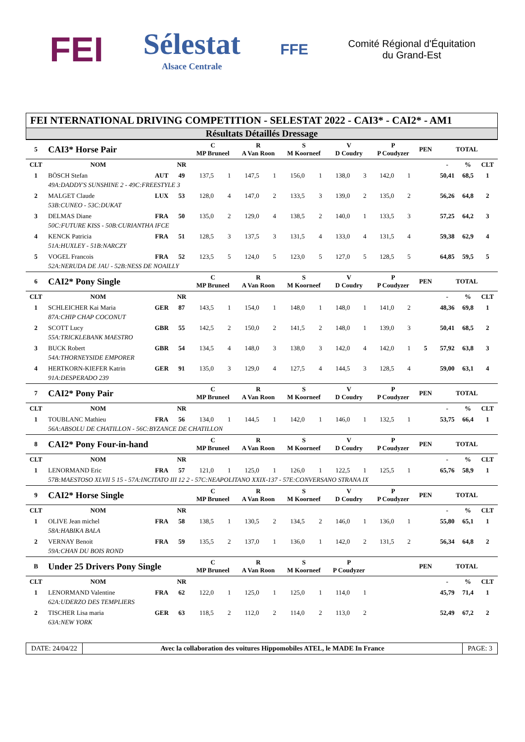FEI
Sélestat
Alsace Centrale
FFE
Comité Régional d'Équitation
du Grand-Est
FEI NTERNATIONAL DRIVING COMPETITION - SELESTAT 2022 - CAI3* - CAI2* - AM1
Résultats Détaillés Dressage
| 5 | CAI3* Horse Pair | | | C MP Bruneel | | R A Van Roon | | S M Koorneef | | V D Coudry | | P P Coudyzer | | PEN | TOTAL | | |
| CLT | NOM | | NR | | | | | | | | | | | | - | % | CLT |
| 1 | BÖSCH Stefan | AUT | 49 | 137,5 | 1 | 147,5 | 1 | 156,0 | 1 | 138,0 | 3 | 142,0 | 1 | | 50,41 | 68,5 | 1 |
| | 49A:DADDY'S SUNSHINE 2 - 49C:FREESTYLE 3 | | | | | | | | | | | | | | | | |
| 2 | MALGET Claude | LUX | 53 | 128,0 | 4 | 147,0 | 2 | 133,5 | 3 | 139,0 | 2 | 135,0 | 2 | | 56,26 | 64,8 | 2 |
| | 53B:CUNEO - 53C:DUKAT | | | | | | | | | | | | | | | | |
| 3 | DELMAS Diane | FRA | 50 | 135,0 | 2 | 129,0 | 4 | 138,5 | 2 | 140,0 | 1 | 133,5 | 3 | | 57,25 | 64,2 | 3 |
| | 50C:FUTURE KISS - 50B:CURIANTHA IFCE | | | | | | | | | | | | | | | | |
| 4 | KENCK Patricia | FRA | 51 | 128,5 | 3 | 137,5 | 3 | 131,5 | 4 | 133,0 | 4 | 131,5 | 4 | | 59,38 | 62,9 | 4 |
| | 51A:HUXLEY - 51B:NARCZY | | | | | | | | | | | | | | | | |
| 5 | VOGEL Francois | FRA | 52 | 123,5 | 5 | 124,0 | 5 | 123,0 | 5 | 127,0 | 5 | 128,5 | 5 | | 64,85 | 59,5 | 5 |
| | 52A:NERUDA DE JAU - 52B:NESS DE NOAILLY | | | | | | | | | | | | | | | | |
| 6 | CAI2* Pony Single | | | C MP Bruneel | | R A Van Roon | | S M Koorneef | | V D Coudry | | P P Coudyzer | | PEN | TOTAL | | |
| CLT | NOM | | NR | | | | | | | | | | | | - | % | CLT |
| 1 | SCHLEICHER Kai Maria | GER | 87 | 143,5 | 1 | 154,0 | 1 | 148,0 | 1 | 148,0 | 1 | 141,0 | 2 | | 48,36 | 69,8 | 1 |
| | 87A:CHIP CHAP COCONUT | | | | | | | | | | | | | | | | |
| 2 | SCOTT Lucy | GBR | 55 | 142,5 | 2 | 150,0 | 2 | 141,5 | 2 | 148,0 | 1 | 139,0 | 3 | | 50,41 | 68,5 | 2 |
| | 55A:TRICKLEBANK MAESTRO | | | | | | | | | | | | | | | | |
| 3 | BUCK Robert | GBR | 54 | 134,5 | 4 | 148,0 | 3 | 138,0 | 3 | 142,0 | 4 | 142,0 | 1 | 5 | 57,92 | 63,8 | 3 |
| | 54A:THORNEYSIDE EMPORER | | | | | | | | | | | | | | | | |
| 4 | HERTKORN-KIEFER Katrin | GER | 91 | 135,0 | 3 | 129,0 | 4 | 127,5 | 4 | 144,5 | 3 | 128,5 | 4 | | 59,00 | 63,1 | 4 |
| | 91A:DESPERADO 239 | | | | | | | | | | | | | | | | |
| 7 | CAI2* Pony Pair | | | C MP Bruneel | | R A Van Roon | | S M Koorneef | | V D Coudry | | P P Coudyzer | | PEN | TOTAL | | |
| CLT | NOM | | NR | | | | | | | | | | | | - | % | CLT |
| 1 | TOUBLANC Mathieu | FRA | 56 | 134,0 | 1 | 144,5 | 1 | 142,0 | 1 | 146,0 | 1 | 132,5 | 1 | | 53,75 | 66,4 | 1 |
| | 56A:ABSOLU DE CHATILLON - 56C:BYZANCE DE CHATILLON | | | | | | | | | | | | | | | | |
| 8 | CAI2* Pony Four-in-hand | | | C MP Bruneel | | R A Van Roon | | S M Koorneef | | V D Coudry | | P P Coudyzer | | PEN | TOTAL | | |
| CLT | NOM | | NR | | | | | | | | | | | | - | % | CLT |
| 1 | LENORMAND Eric | FRA | 57 | 121,0 | 1 | 125,0 | 1 | 126,0 | 1 | 122,5 | 1 | 125,5 | 1 | | 65,76 | 58,9 | 1 |
| | 57B:MAESTOSO XLVII 5 15 - 57A:INCITATO III 12 2 - 57C:NEAPOLITANO XXIX-137 - 57E:CONVERSANO STRANA IX | | | | | | | | | | | | | | | | |
| 9 | CAI2* Horse Single | | | C MP Bruneel | | R A Van Roon | | S M Koorneef | | V D Coudry | | P P Coudyzer | | PEN | TOTAL | | |
| CLT | NOM | | NR | | | | | | | | | | | | - | % | CLT |
| 1 | OLIVE Jean michel | FRA | 58 | 138,5 | 1 | 130,5 | 2 | 134,5 | 2 | 146,0 | 1 | 136,0 | 1 | | 55,80 | 65,1 | 1 |
| | 58A:HABIKA BALA | | | | | | | | | | | | | | | | |
| 2 | VERNAY Benoit | FRA | 59 | 135,5 | 2 | 137,0 | 1 | 136,0 | 1 | 142,0 | 2 | 131,5 | 2 | | 56,34 | 64,8 | 2 |
| | 59A:CHAN DU BOIS ROND | | | | | | | | | | | | | | | | |
| B | Under 25 Drivers Pony Single | | | C MP Bruneel | | R A Van Roon | | S M Koorneef | | P P Coudyzer | | | | PEN | TOTAL | | |
| CLT | NOM | | NR | | | | | | | | | | | | - | % | CLT |
| 1 | LENORMAND Valentine | FRA | 62 | 122,0 | 1 | 125,0 | 1 | 125,0 | 1 | 114,0 | 1 | | | | 45,79 | 71,4 | 1 |
| | 62A:UDERZO DES TEMPLIERS | | | | | | | | | | | | | | | | |
| 2 | TISCHER Lisa maria | GER | 63 | 118,5 | 2 | 112,0 | 2 | 114,0 | 2 | 113,0 | 2 | | | | 52,49 | 67,2 | 2 |
| | 63A:NEW YORK | | | | | | | | | | | | | | | | |
DATE: 24/04/22 Avec la collaboration des voitures Hippomobiles ATEL, le MADE In France
PAGE: 3